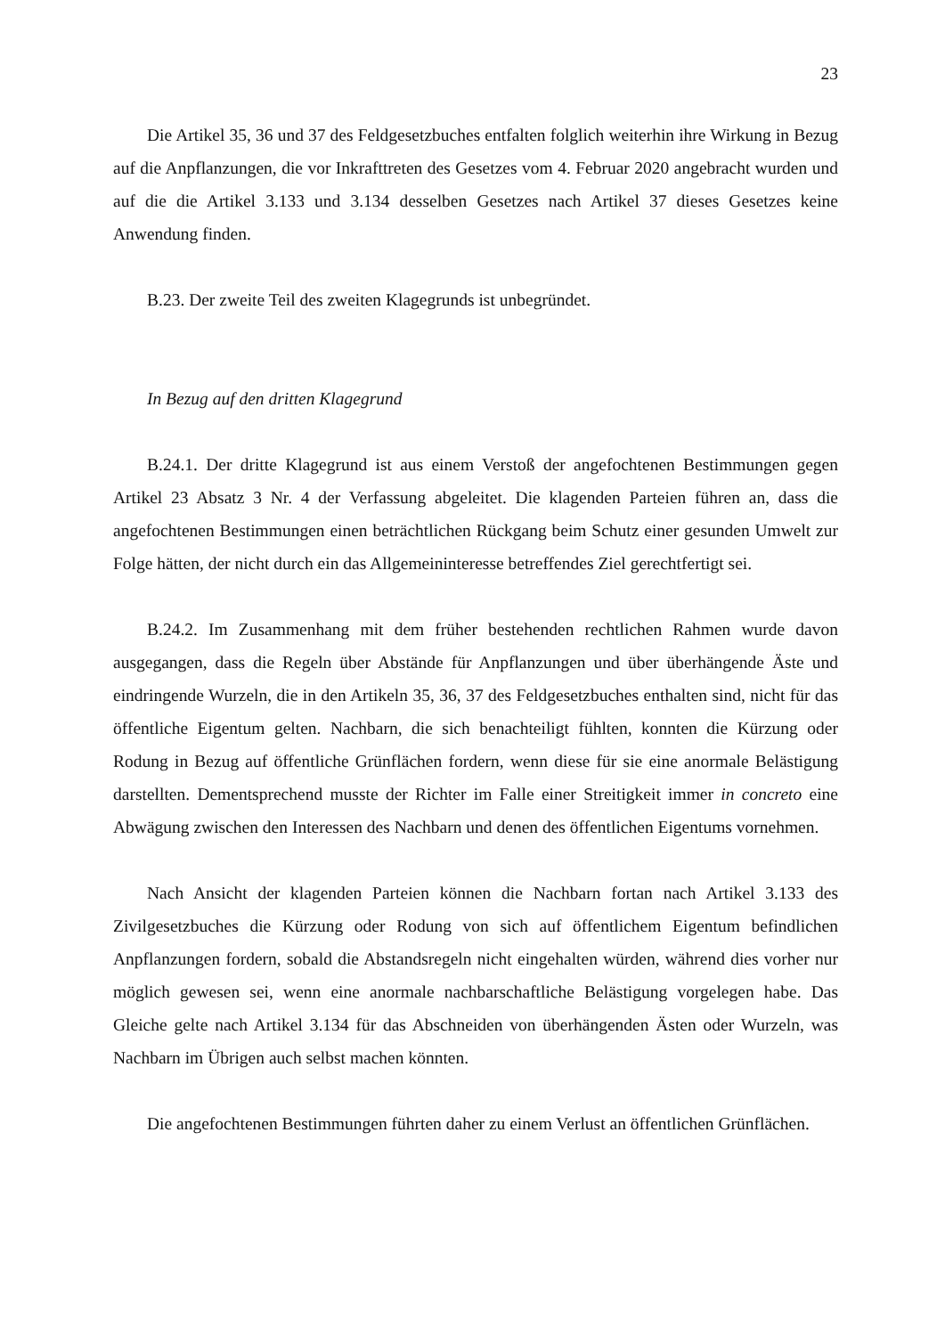23
Die Artikel 35, 36 und 37 des Feldgesetzbuches entfalten folglich weiterhin ihre Wirkung in Bezug auf die Anpflanzungen, die vor Inkrafttreten des Gesetzes vom 4. Februar 2020 angebracht wurden und auf die die Artikel 3.133 und 3.134 desselben Gesetzes nach Artikel 37 dieses Gesetzes keine Anwendung finden.
B.23. Der zweite Teil des zweiten Klagegrunds ist unbegründet.
In Bezug auf den dritten Klagegrund
B.24.1. Der dritte Klagegrund ist aus einem Verstoß der angefochtenen Bestimmungen gegen Artikel 23 Absatz 3 Nr. 4 der Verfassung abgeleitet. Die klagenden Parteien führen an, dass die angefochtenen Bestimmungen einen beträchtlichen Rückgang beim Schutz einer gesunden Umwelt zur Folge hätten, der nicht durch ein das Allgemeininteresse betreffendes Ziel gerechtfertigt sei.
B.24.2. Im Zusammenhang mit dem früher bestehenden rechtlichen Rahmen wurde davon ausgegangen, dass die Regeln über Abstände für Anpflanzungen und über überhängende Äste und eindringende Wurzeln, die in den Artikeln 35, 36, 37 des Feldgesetzbuches enthalten sind, nicht für das öffentliche Eigentum gelten. Nachbarn, die sich benachteiligt fühlten, konnten die Kürzung oder Rodung in Bezug auf öffentliche Grünflächen fordern, wenn diese für sie eine anormale Belästigung darstellten. Dementsprechend musste der Richter im Falle einer Streitigkeit immer in concreto eine Abwägung zwischen den Interessen des Nachbarn und denen des öffentlichen Eigentums vornehmen.
Nach Ansicht der klagenden Parteien können die Nachbarn fortan nach Artikel 3.133 des Zivilgesetzbuches die Kürzung oder Rodung von sich auf öffentlichem Eigentum befindlichen Anpflanzungen fordern, sobald die Abstandsregeln nicht eingehalten würden, während dies vorher nur möglich gewesen sei, wenn eine anormale nachbarschaftliche Belästigung vorgelegen habe. Das Gleiche gelte nach Artikel 3.134 für das Abschneiden von überhängenden Ästen oder Wurzeln, was Nachbarn im Übrigen auch selbst machen könnten.
Die angefochtenen Bestimmungen führten daher zu einem Verlust an öffentlichen Grünflächen.